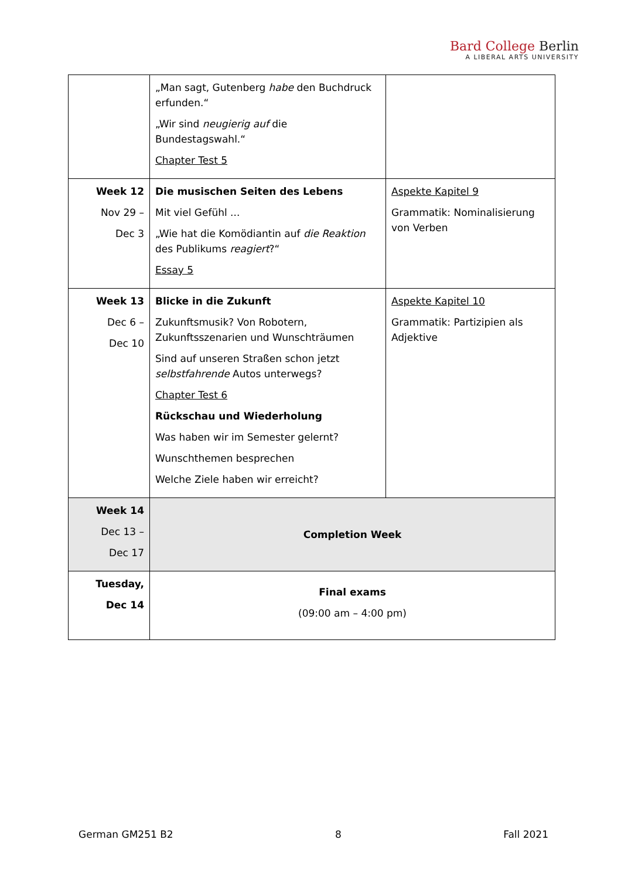Bard College Berlin
A LIBERAL ARTS UNIVERSITY
| | „Man sagt, Gutenberg habe den Buchdruck erfunden.“ „Wir sind neugierig auf die Bundestagswahl.“ Chapter Test 5 | |
| Week 12 Nov 29 – Dec 3 | Die musischen Seiten des Lebens Mit viel Gefühl ... „Wie hat die Komödiantin auf die Reaktion des Publikums reagiert ?“ Essay 5 | Aspekte Kapitel 9 Grammatik: Nominalisierung von Verben |
| Week 13 Dec 6 – Dec 10 | Blicke in die Zukunft Zukunftsmusik? Von Robotern, Zukunftsszenarien und Wunschträumen Sind auf unseren Straßen schon jetzt selbstfahrende Autos unterwegs? Chapter Test 6 Rückschau und Wiederholung Was haben wir im Semester gelernt? Wunschthemen besprechen Welche Ziele haben wir erreicht? | Aspekte Kapitel 10 Grammatik: Partizipien als Adjektive |
| Week 14 Dec 13 – Dec 17 | Completion Week | |
| Tuesday, Dec 14 | Final exams (09:00 am – 4:00 pm) | |
German GM251 B2 8 Fall 2021